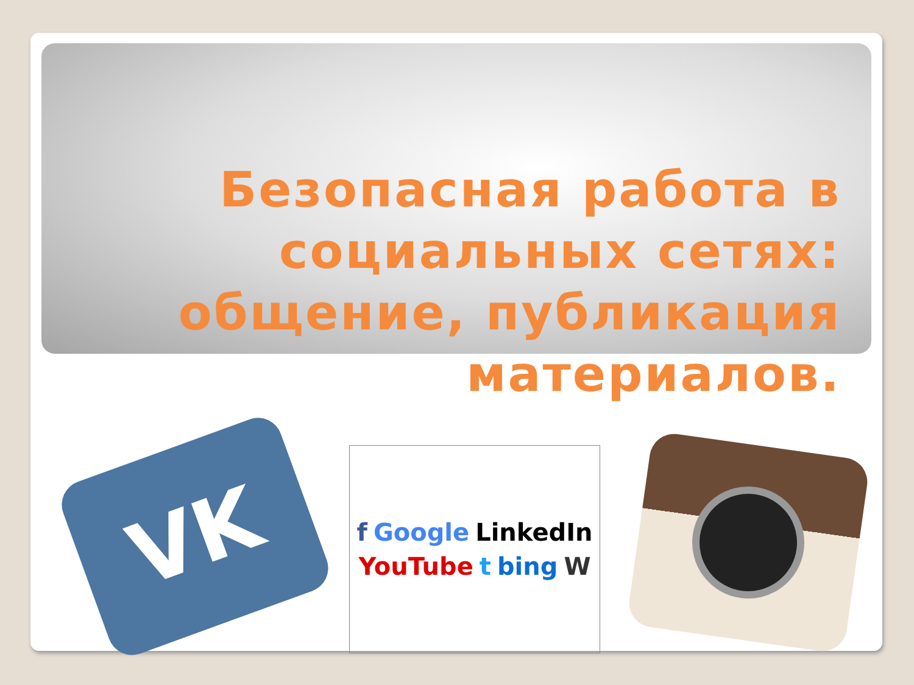Безопасная работа в социальных сетях: общение, публикация материалов.
VK
f Google LinkedIn YouTube t bing W